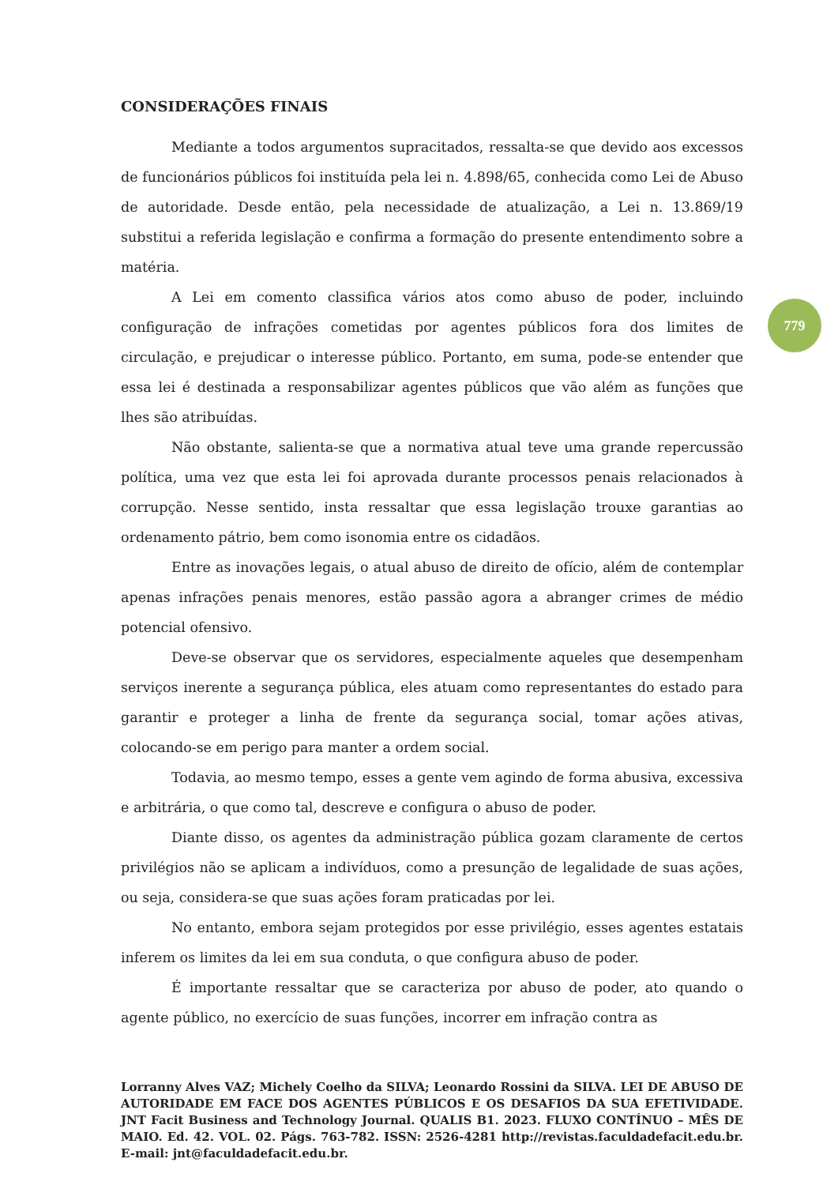CONSIDERAÇÕES FINAIS
Mediante a todos argumentos supracitados, ressalta-se que devido aos excessos de funcionários públicos foi instituída pela lei n. 4.898/65, conhecida como Lei de Abuso de autoridade. Desde então, pela necessidade de atualização, a Lei n. 13.869/19 substitui a referida legislação e confirma a formação do presente entendimento sobre a matéria.
A Lei em comento classifica vários atos como abuso de poder, incluindo configuração de infrações cometidas por agentes públicos fora dos limites de circulação, e prejudicar o interesse público. Portanto, em suma, pode-se entender que essa lei é destinada a responsabilizar agentes públicos que vão além as funções que lhes são atribuídas.
Não obstante, salienta-se que a normativa atual teve uma grande repercussão política, uma vez que esta lei foi aprovada durante processos penais relacionados à corrupção. Nesse sentido, insta ressaltar que essa legislação trouxe garantias ao ordenamento pátrio, bem como isonomia entre os cidadãos.
Entre as inovações legais, o atual abuso de direito de ofício, além de contemplar apenas infrações penais menores, estão passão agora a abranger crimes de médio potencial ofensivo.
Deve-se observar que os servidores, especialmente aqueles que desempenham serviços inerente a segurança pública, eles atuam como representantes do estado para garantir e proteger a linha de frente da segurança social, tomar ações ativas, colocando-se em perigo para manter a ordem social.
Todavia, ao mesmo tempo, esses a gente vem agindo de forma abusiva, excessiva e arbitrária, o que como tal, descreve e configura o abuso de poder.
Diante disso, os agentes da administração pública gozam claramente de certos privilégios não se aplicam a indivíduos, como a presunção de legalidade de suas ações, ou seja, considera-se que suas ações foram praticadas por lei.
No entanto, embora sejam protegidos por esse privilégio, esses agentes estatais inferem os limites da lei em sua conduta, o que configura abuso de poder.
É importante ressaltar que se caracteriza por abuso de poder, ato quando o agente público, no exercício de suas funções, incorrer em infração contra as
779
Lorranny Alves VAZ; Michely Coelho da SILVA; Leonardo Rossini da SILVA. LEI DE ABUSO DE AUTORIDADE EM FACE DOS AGENTES PÚBLICOS E OS DESAFIOS DA SUA EFETIVIDADE. JNT Facit Business and Technology Journal. QUALIS B1. 2023. FLUXO CONTÍNUO – MÊS DE MAIO. Ed. 42. VOL. 02. Págs. 763-782. ISSN: 2526-4281 http://revistas.faculdadefacit.edu.br. E-mail: jnt@faculdadefacit.edu.br.